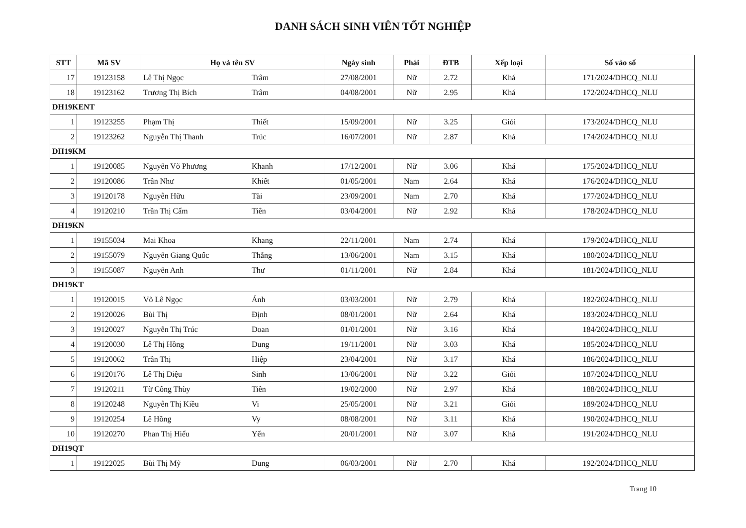DANH SÁCH SINH VIÊN TỐT NGHIỆP
| STT | Mã SV | Họ và tên SV | | Ngày sinh | Phái | ĐTB | Xếp loại | Số vào sổ |
| --- | --- | --- | --- | --- | --- | --- | --- | --- |
| 17 | 19123158 | Lê Thị Ngọc | Trâm | 27/08/2001 | Nữ | 2.72 | Khá | 171/2024/DHCQ_NLU |
| 18 | 19123162 | Trương Thị Bích | Trâm | 04/08/2001 | Nữ | 2.95 | Khá | 172/2024/DHCQ_NLU |
| DH19KENT | | | | | | | | |
| 1 | 19123255 | Phạm Thị | Thiết | 15/09/2001 | Nữ | 3.25 | Giỏi | 173/2024/DHCQ_NLU |
| 2 | 19123262 | Nguyễn Thị Thanh | Trúc | 16/07/2001 | Nữ | 2.87 | Khá | 174/2024/DHCQ_NLU |
| DH19KM | | | | | | | | |
| 1 | 19120085 | Nguyễn Võ Phương | Khanh | 17/12/2001 | Nữ | 3.06 | Khá | 175/2024/DHCQ_NLU |
| 2 | 19120086 | Trần Như | Khiết | 01/05/2001 | Nam | 2.64 | Khá | 176/2024/DHCQ_NLU |
| 3 | 19120178 | Nguyễn Hữu | Tài | 23/09/2001 | Nam | 2.70 | Khá | 177/2024/DHCQ_NLU |
| 4 | 19120210 | Trần Thị Cẩm | Tiên | 03/04/2001 | Nữ | 2.92 | Khá | 178/2024/DHCQ_NLU |
| DH19KN | | | | | | | | |
| 1 | 19155034 | Mai Khoa | Khang | 22/11/2001 | Nam | 2.74 | Khá | 179/2024/DHCQ_NLU |
| 2 | 19155079 | Nguyễn Giang Quốc | Thắng | 13/06/2001 | Nam | 3.15 | Khá | 180/2024/DHCQ_NLU |
| 3 | 19155087 | Nguyễn Anh | Thư | 01/11/2001 | Nữ | 2.84 | Khá | 181/2024/DHCQ_NLU |
| DH19KT | | | | | | | | |
| 1 | 19120015 | Võ Lê Ngọc | Ánh | 03/03/2001 | Nữ | 2.79 | Khá | 182/2024/DHCQ_NLU |
| 2 | 19120026 | Bùi Thị | Định | 08/01/2001 | Nữ | 2.64 | Khá | 183/2024/DHCQ_NLU |
| 3 | 19120027 | Nguyễn Thị Trúc | Doan | 01/01/2001 | Nữ | 3.16 | Khá | 184/2024/DHCQ_NLU |
| 4 | 19120030 | Lê Thị Hồng | Dung | 19/11/2001 | Nữ | 3.03 | Khá | 185/2024/DHCQ_NLU |
| 5 | 19120062 | Trần Thị | Hiệp | 23/04/2001 | Nữ | 3.17 | Khá | 186/2024/DHCQ_NLU |
| 6 | 19120176 | Lê Thị Diệu | Sinh | 13/06/2001 | Nữ | 3.22 | Giỏi | 187/2024/DHCQ_NLU |
| 7 | 19120211 | Từ Công Thùy | Tiên | 19/02/2000 | Nữ | 2.97 | Khá | 188/2024/DHCQ_NLU |
| 8 | 19120248 | Nguyễn Thị Kiều | Vi | 25/05/2001 | Nữ | 3.21 | Giỏi | 189/2024/DHCQ_NLU |
| 9 | 19120254 | Lê Hồng | Vy | 08/08/2001 | Nữ | 3.11 | Khá | 190/2024/DHCQ_NLU |
| 10 | 19120270 | Phan Thị Hiểu | Yến | 20/01/2001 | Nữ | 3.07 | Khá | 191/2024/DHCQ_NLU |
| DH19QT | | | | | | | | |
| 1 | 19122025 | Bùi Thị Mỹ | Dung | 06/03/2001 | Nữ | 2.70 | Khá | 192/2024/DHCQ_NLU |
Trang 10